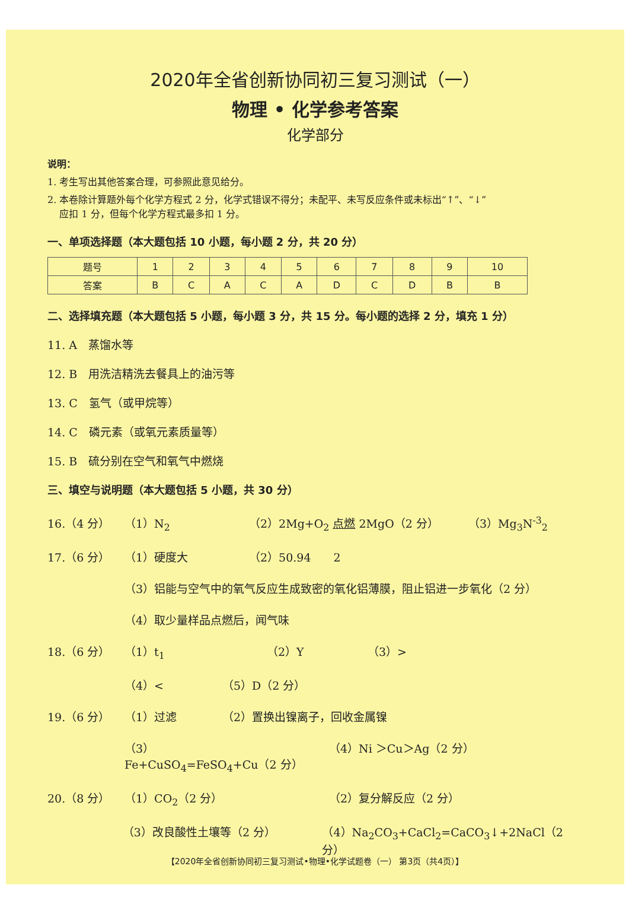2020年全省创新协同初三复习测试（一）
物理 • 化学参考答案
化学部分
说明：
1. 考生写出其他答案合理，可参照此意见给分。
2. 本卷除计算题外每个化学方程式 2 分，化学式错误不得分；未配平、未写反应条件或未标出“↑”、“↓”
应扣 1 分，但每个化学方程式最多扣 1 分。
一、单项选择题（本大题包括 10 小题，每小题 2 分，共 20 分）
| 题号 | 1 | 2 | 3 | 4 | 5 | 6 | 7 | 8 | 9 | 10 |
| 答案 | B | C | A | C | A | D | C | D | B | B |
二、选择填充题（本大题包括 5 小题，每小题 3 分，共 15 分。每小题的选择 2 分，填充 1 分）
11. A　蒸馏水等
12. B　用洗洁精洗去餐具上的油污等
13. C　氢气（或甲烷等）
14. C　磷元素（或氧元素质量等）
15. B　硫分别在空气和氧气中燃烧
三、填空与说明题（本大题包括 5 小题，共 30 分）
16.（4 分） （1）N<sub>2</sub> （2）2Mg+O<sub>2</sub> 点燃 2MgO（2 分） （3）Mg<sub>3</sub>N<sup>-3</sup><sub>2</sub>
17.（6 分） （1）硬度大 （2）50.94　　2
（3）铝能与空气中的氧气反应生成致密的氧化铝薄膜，阻止铝进一步氧化（2 分）
（4）取少量样品点燃后，闻气味
18.（6 分） （1）t<sub>1</sub> （2）Y （3）>
（4）< （5）D（2 分）
19.（6 分） （1）过滤 （2）置换出镍离子，回收金属镍
（3）Fe+CuSO<sub>4</sub>=FeSO<sub>4</sub>+Cu（2 分） （4）Ni ＞Cu＞Ag（2 分）
20.（8 分） （1）CO<sub>2</sub>（2 分） （2）复分解反应（2 分）
（3）改良酸性土壤等（2 分） （4）Na<sub>2</sub>CO<sub>3</sub>+CaCl<sub>2</sub>=CaCO<sub>3</sub>↓+2NaCl（2 分）
【2020年全省创新协同初三复习测试•物理•化学试题卷（一） 第3页（共4页）】